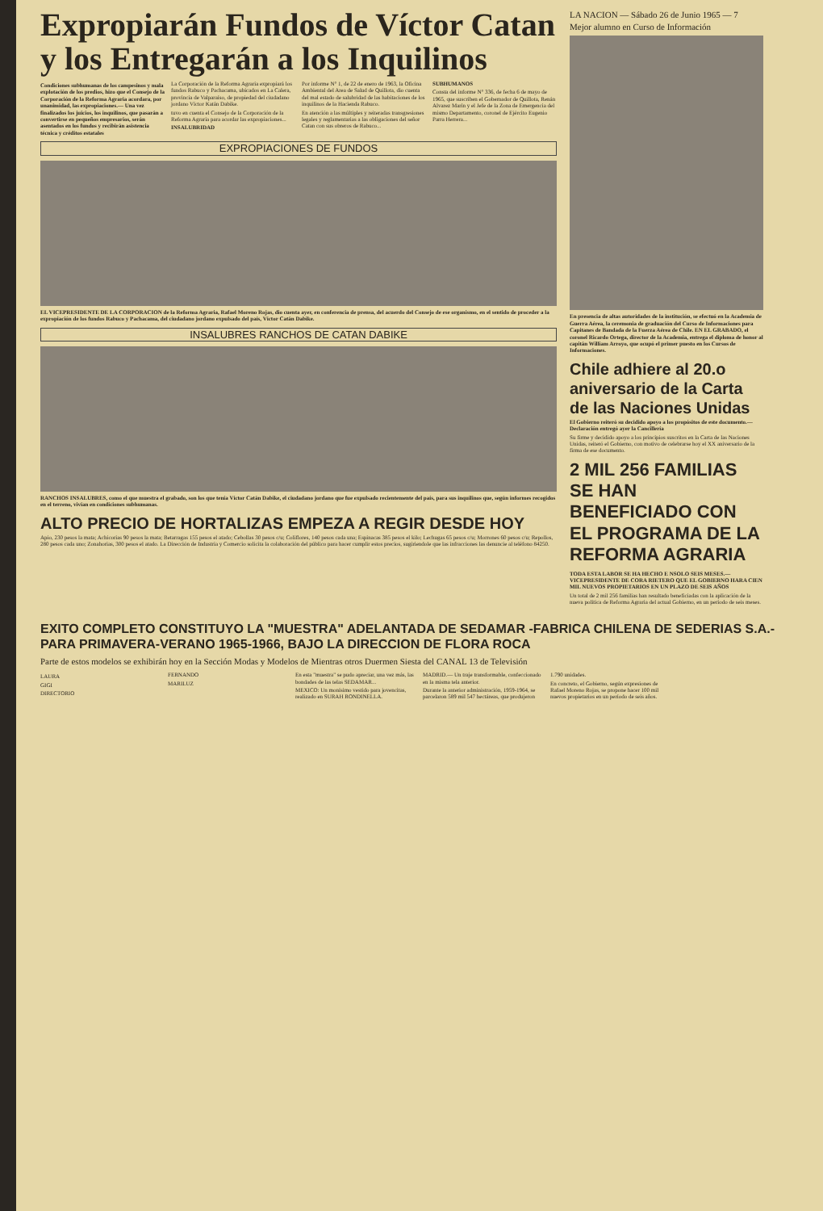Expropiarán Fundos de Víctor Catan y los Entregarán a los Inquilinos
Condiciones subhumanas de los campesinos y mala explotación de los predios, hizo que el Consejo de la Corporación de la Reforma Agraria acordara, por unanimidad, las expropiaciones.— Una vez finalizados los juicios, los inquilinos, que pasarán a convertirse en pequeños empresarios, serán asentados en los fundos y recibirán asistencia técnica y créditos estatales
La Corporación de la Reforma Agraria expropiará los fundos Rabuco y Pachacama, ubicados en La Calera, provincia de Valparaíso, de propiedad del ciudadano jordano Víctor Katán Dabike.
tuvo en cuenta el Consejo de la Corporación de la Reforma Agraria para acordar las expropiaciones...
INSALUBRIDAD
Por informe N° 1, de 22 de enero de 1963, la Oficina Ambiental del Area de Salud de Quillota, dio cuenta del mal estado de salubridad de las habitaciones de los inquilinos de la Hacienda Rabuco.
En atención a las múltiples y reiteradas transgresiones legales y reglamentarias a las obligaciones del señor Catan con sus obreros de Rabuco...
SUBHUMANOS
Consta del informe N° 336, de fecha 6 de mayo de 1965, que suscriben el Gobernador de Quillota, Renán Alvarez Marín y el Jefe de la Zona de Emergencia del mismo Departamento, coronel de Ejército Eugenio Parra Herrera...
EXPROPIACIONES DE FUNDOS
EL VICEPRESIDENTE DE LA CORPORACION de la Reforma Agraria, Rafael Moreno Rojas, dio cuenta ayer, en conferencia de prensa, del acuerdo del Consejo de ese organismo, en el sentido de proceder a la expropiación de los fundos Rabuco y Pachacama, del ciudadano jordano expulsado del país, Víctor Catán Dabike.
INSALUBRES RANCHOS DE CATAN DABIKE
RANCHOS INSALUBRES, como el que muestra el grabado, son los que tenía Víctor Catán Dabike, el ciudadano jordano que fue expulsado recientemente del país, para sus inquilinos que, según informes recogidos en el terreno, vivían en condiciones subhumanas.
ALTO PRECIO DE HORTALIZAS EMPEZA A REGIR DESDE HOY
Apio, 230 pesos la mata; Achicorias 90 pesos la mata; Betarragas 155 pesos el atado; Cebollas 30 pesos c/u; Coliflores, 140 pesos cada una; Espinacas 385 pesos el kilo; Lechugas 65 pesos c/u; Morrones 60 pesos c/u; Repollos, 280 pesos cada uno; Zonahorias, 300 pesos el atado. La Dirección de Industria y Comercio solicita la colaboración del público para hacer cumplir estos precios, sugiriendole que las infracciones las denuncie al teléfono 84250.
LA NACION — Sábado 26 de Junio 1965 — 7
Mejor alumno en Curso de Información
En presencia de altas autoridades de la institución, se efectuó en la Academia de Guerra Aérea, la ceremonia de graduación del Curso de Informaciones para Capitanes de Bandada de la Fuerza Aérea de Chile. EN EL GRABADO, el coronel Ricardo Ortega, director de la Academia, entrega el diploma de honor al capitán William Arroyo, que ocupó el primer puesto en los Cursos de Informaciones.
Chile adhiere al 20.o aniversario de la Carta de las Naciones Unidas
El Gobierno reiteró su decidido apoyo a los propósitos de este documento.— Declaración entregó ayer la Cancillería
Su firme y decidido apoyo a los principios suscritos en la Carta de las Naciones Unidas, reiteró el Gobierno, con motivo de celebrarse hoy el XX aniversario de la firma de ese documento.
2 MIL 256 FAMILIAS SE HAN BENEFICIADO CON EL PROGRAMA DE LA REFORMA AGRARIA
TODA ESTA LABOR SE HA HECHO E NSOLO SEIS MESES.— VICEPRESIDENTE DE CORA RIETERO QUE EL GOBIERNO HARA CIEN MIL NUEVOS PROPIETARIOS EN UN PLAZO DE SEIS AÑOS
Un total de 2 mil 256 familias han resultado beneficiadas con la aplicación de la nueva política de Reforma Agraria del actual Gobierno, en un período de seis meses.
EXITO COMPLETO CONSTITUYO LA "MUESTRA" ADELANTADA DE SEDAMAR -FABRICA CHILENA DE SEDERIAS S.A.- PARA PRIMAVERA-VERANO 1965-1966, BAJO LA DIRECCION DE FLORA ROCA
Parte de estos modelos se exhibirán hoy en la Sección Modas y Modelos de Mientras otros Duermen Siesta del CANAL 13 de Televisión
LAURA
GIGI
DIRECTORIO
FERNANDO
MARILUZ
En esta "muestra" se pudo apreciar, una vez más, las bondades de las telas SEDAMAR...
MEXICO: Un monísimo vestido para jovencitas, realizado en SURAH RONDINELLA.
MADRID.— Un traje transformable, confeccionado en la misma tela anterior.
Durante la anterior administración, 1959-1964, se parcelaron 589 mil 547 hectáreas, que produjeron 1.790 unidades.
En concreto, el Gobierno, según expresiones de Rafael Moreno Rojas, se propone hacer 100 mil nuevos propietarios en un período de seis años.